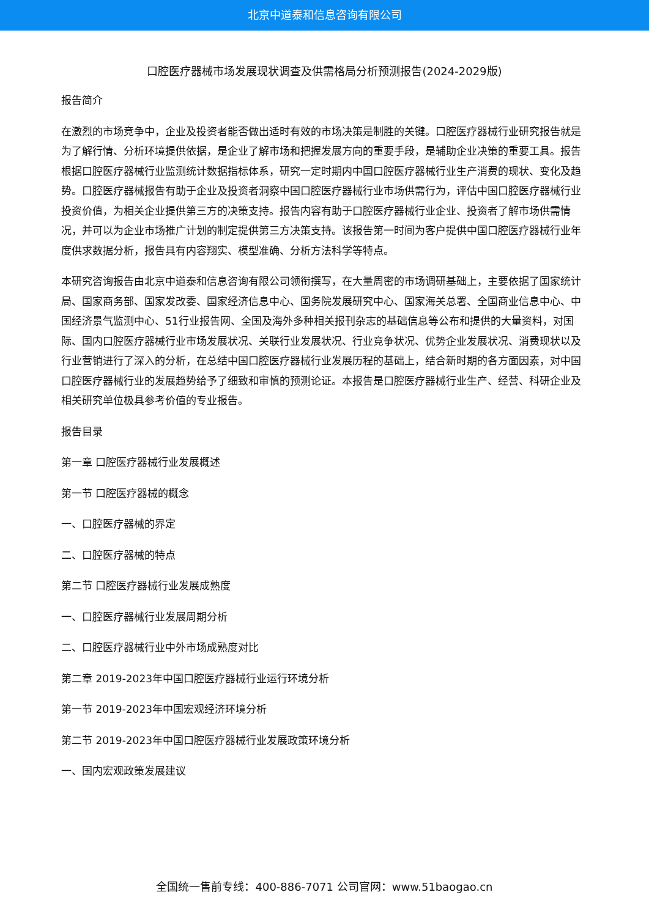北京中道泰和信息咨询有限公司
口腔医疗器械市场发展现状调查及供需格局分析预测报告(2024-2029版)
报告简介
在激烈的市场竞争中，企业及投资者能否做出适时有效的市场决策是制胜的关键。口腔医疗器械行业研究报告就是为了解行情、分析环境提供依据，是企业了解市场和把握发展方向的重要手段，是辅助企业决策的重要工具。报告根据口腔医疗器械行业监测统计数据指标体系，研究一定时期内中国口腔医疗器械行业生产消费的现状、变化及趋势。口腔医疗器械报告有助于企业及投资者洞察中国口腔医疗器械行业市场供需行为，评估中国口腔医疗器械行业投资价值，为相关企业提供第三方的决策支持。报告内容有助于口腔医疗器械行业企业、投资者了解市场供需情况，并可以为企业市场推广计划的制定提供第三方决策支持。该报告第一时间为客户提供中国口腔医疗器械行业年度供求数据分析，报告具有内容翔实、模型准确、分析方法科学等特点。
本研究咨询报告由北京中道泰和信息咨询有限公司领衔撰写，在大量周密的市场调研基础上，主要依据了国家统计局、国家商务部、国家发改委、国家经济信息中心、国务院发展研究中心、国家海关总署、全国商业信息中心、中国经济景气监测中心、51行业报告网、全国及海外多种相关报刊杂志的基础信息等公布和提供的大量资料，对国际、国内口腔医疗器械行业市场发展状况、关联行业发展状况、行业竞争状况、优势企业发展状况、消费现状以及行业营销进行了深入的分析，在总结中国口腔医疗器械行业发展历程的基础上，结合新时期的各方面因素，对中国口腔医疗器械行业的发展趋势给予了细致和审慎的预测论证。本报告是口腔医疗器械行业生产、经营、科研企业及相关研究单位极具参考价值的专业报告。
报告目录
第一章 口腔医疗器械行业发展概述
第一节 口腔医疗器械的概念
一、口腔医疗器械的界定
二、口腔医疗器械的特点
第二节 口腔医疗器械行业发展成熟度
一、口腔医疗器械行业发展周期分析
二、口腔医疗器械行业中外市场成熟度对比
第二章 2019-2023年中国口腔医疗器械行业运行环境分析
第一节 2019-2023年中国宏观经济环境分析
第二节 2019-2023年中国口腔医疗器械行业发展政策环境分析
一、国内宏观政策发展建议
全国统一售前专线：400-886-7071 公司官网：www.51baogao.cn